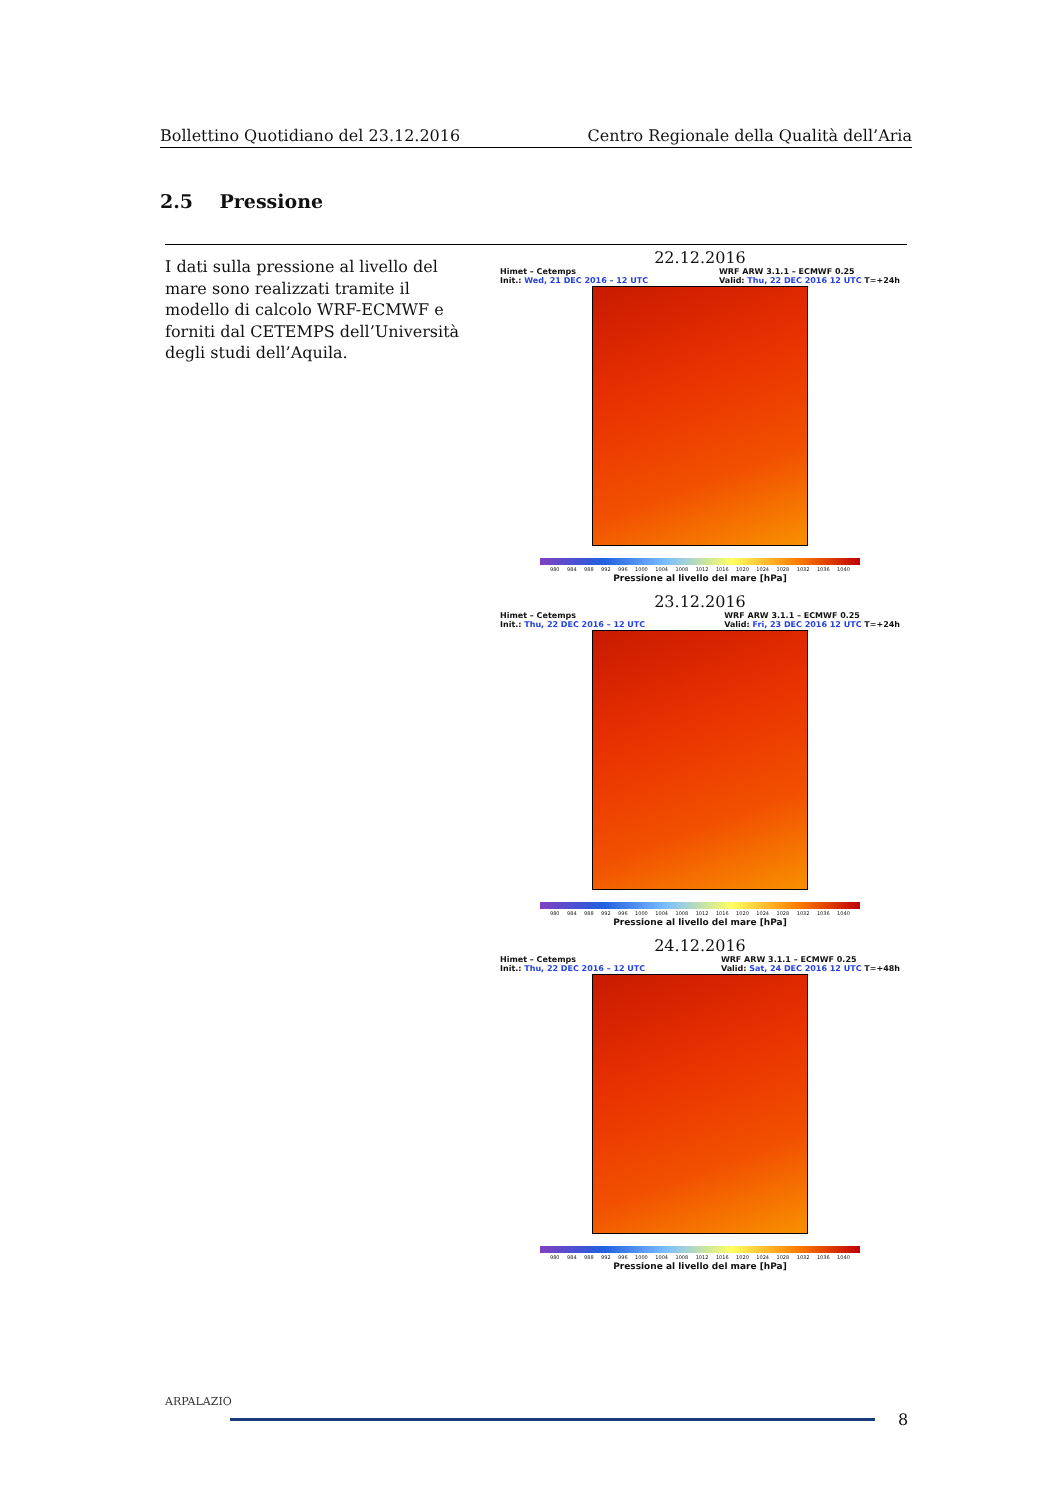Bollettino Quotidiano del 23.12.2016 Centro Regionale della Qualità dell’Aria
2.5 Pressione
I dati sulla pressione al livello del mare sono realizzati tramite il modello di calcolo WRF-ECMWF e forniti dal CETEMPS dell’Università degli studi dell’Aquila.
22.12.2016
Himet – Cetemps
Init.: Wed, 21 DEC 2016 – 12 UTC
WRF ARW 3.1.1 – ECMWF 0.25
Valid: Thu, 22 DEC 2016 12 UTC T=+24h
980 984 988 992 996 1000 1004 1008 1012 1016 1020 1024 1028 1032 1036 1040
Pressione al livello del mare [hPa]
23.12.2016
Himet – Cetemps
Init.: Thu, 22 DEC 2016 – 12 UTC
WRF ARW 3.1.1 – ECMWF 0.25
Valid: Fri, 23 DEC 2016 12 UTC T=+24h
980 984 988 992 996 1000 1004 1008 1012 1016 1020 1024 1028 1032 1036 1040
Pressione al livello del mare [hPa]
24.12.2016
Himet – Cetemps
Init.: Thu, 22 DEC 2016 – 12 UTC
WRF ARW 3.1.1 – ECMWF 0.25
Valid: Sat, 24 DEC 2016 12 UTC T=+48h
980 984 988 992 996 1000 1004 1008 1012 1016 1020 1024 1028 1032 1036 1040
Pressione al livello del mare [hPa]
ARPALAZIO
8